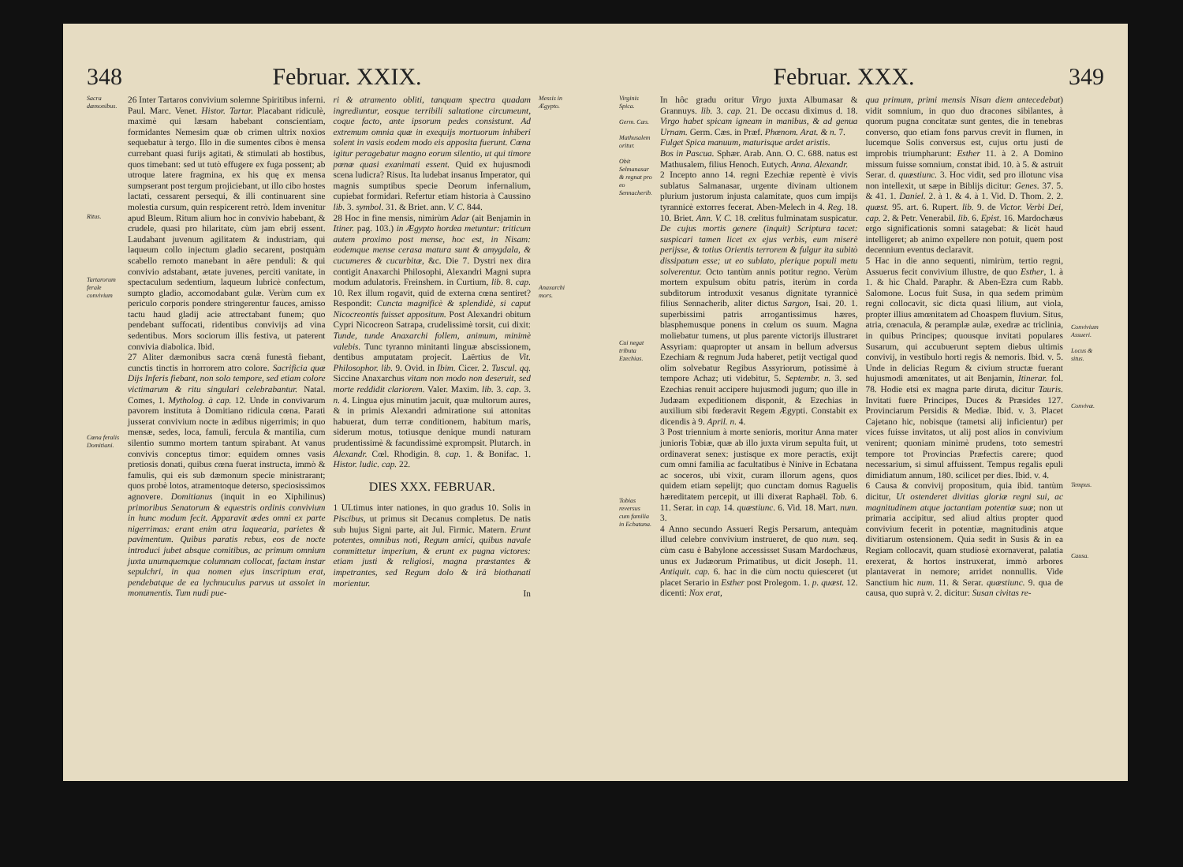348 Februar. XXIX.
Sacra dæmonibus.
Ritus.
Tartarorum ferale convivium
Cœna feralis Domitiani.
26 Inter Tartaros convivium solemne Spiritibus inferni. Paul. Marc. Venet. Histor. Tartar. Placabant ridiculè, maximè qui læsam habebant conscientiam, formidantes Nemesim quæ ob crimen ultrix noxios sequebatur à tergo. Illo in die sumentes cibos è mensa currebant quasi furijs agitati, & stimulati ab hostibus, quos timebant: sed ut tutò effugere ex fuga possent; ab utroque latere fragmina, ex his quę ex mensa sumpserant post tergum projiciebant, ut illo cibo hostes lactati, cessarent persequi, & illi continuarent sine molestia cursum, quin respicerent retrò. Idem invenitur apud Bleum. Ritum alium hoc in convivio habebant, & crudele, quasi pro hilaritate, cùm jam ebrij essent. Laudabant juvenum agilitatem & industriam, qui laqueum collo injectum gladio secarent, postquàm scabello remoto manebant in aëre penduli: & qui convivio adstabant, ætate juvenes, perciti vanitate, in spectaculum sedentium, laqueum lubricè confectum, sumpto gladio, accomodabant gulæ. Verùm cum ex periculo corporis pondere stringerentur fauces, amisso tactu haud gladij acie attrectabant funem; quo pendebant suffocati, ridentibus convivijs ad vina sedentibus. Mors sociorum illis festiva, ut paterent convivia diabolica. Ibid.
27 Aliter dæmonibus sacra cœnâ funestâ fiebant, cunctis tinctis in horrorem atro colore. Sacrificia quæ Dijs Inferis fiebant, non solo tempore, sed etiam colore victimarum & ritu singulari celebrabantur. Natal. Comes, 1. Mytholog. à cap. 12. Unde in convivarum pavorem instituta à Domitiano ridicula cœna. Parati jusserat convivium nocte in ædibus nigerrimis; in quo mensæ, sedes, loca, famuli, fercula & mantilia, cum silentio summo mortem tantum spirabant. At vanus convivis conceptus timor: equidem omnes vasis pretiosis donati, quibus cœna fuerat instructa, immò & famulis, qui eis sub dæmonum specie ministrarant; quos probè lotos, atramentoque deterso, speciosissimos agnovere. Domitianus (inquit in eo Xiphilinus) primoribus Senatorum & equestris ordinis convivium in hunc modum fecit. Apparavit ædes omni ex parte nigerrimas: erant enim atra laquearia, parietes & pavimentum. Quibus paratis rebus, eos de nocte introduci jubet absque comitibus, ac primum omnium juxta unumquemque columnam collocat, factam instar sepulchri, in qua nomen ejus inscriptum erat, pendebatque de ea lychnuculus parvus ut assolet in monumentis. Tum nudi pue-
ri & atramento obliti, tanquam spectra quadam ingrediuntur, eosque terribili saltatione circumeunt, coque facto, ante ipsorum pedes consistunt. Ad extremum omnia quæ in exequijs mortuorum inhiberi solent in vasis eodem modo eis apposita fuerunt. Cœna igitur peragebatur magno eorum silentio, ut qui timore pœnæ quasi exanimati essent. Quid ex hujusmodi scena ludicra? Risus. Ita ludebat insanus Imperator, qui magnis sumptibus specie Deorum infernalium, cupiebat formidari. Refertur etiam historia à Caussino lib. 3. symbol. 31. & Briet. ann. V. C. 844.
28 Hoc in fine mensis, nimirùm Adar (ait Benjamin in Itiner. pag. 103.) in Ægypto hordea metuntur: triticum autem proximo post mense, hoc est, in Nisam: eodemque mense cerasa matura sunt & amygdala, & cucumeres & cucurbitæ, &c. Die 7. Dystri nex dira contigit Anaxarchi Philosophi, Alexandri Magni supra modum adulatoris. Freinshem. in Curtium, lib. 8. cap. 10. Rex illum rogavit, quid de externa cœna sentiret? Respondit: Cuncta magnificè & splendidè, si caput Nicocreontis fuisset appositum. Post Alexandri obitum Cypri Nicocreon Satrapa, crudelissimè torsit, cui dixit: Tunde, tunde Anaxarchi follem, animum, minimè valebis. Tunc tyranno minitanti linguæ abscissionem, dentibus amputatam projecit. Laërtius de Vit. Philosophor. lib. 9. Ovid. in Ibim. Cicer. 2. Tuscul. qq. Siccine Anaxarchus vitam non modo non deseruit, sed morte reddidit clariorem. Valer. Maxim. lib. 3. cap. 3. n. 4. Lingua ejus minutim jacuit, quæ multorum aures, & in primis Alexandri admiratione sui attonitas habuerat, dum terræ conditionem, habitum maris, siderum motus, totiusque denique mundi naturam prudentissimè & facundissimè exprompsit. Plutarch. in Alexandr. Cœl. Rhodigin. 8. cap. 1. & Bonifac. 1. Histor. ludic. cap. 22.
DIES XXX. FEBRUAR.
1 ULtimus inter nationes, in quo gradus 10. Solis in Piscibus, ut primus sit Decanus completus. De natis sub hujus Signi parte, ait Jul. Firmic. Matern. Erunt potentes, omnibus noti, Regum amici, quibus navale committetur imperium, & erunt ex pugna victores: etiam justi & religiosi, magna præstantes & impetrantes, sed Regum dolo & irâ biothanati morientur.
In
Messis in Ægypto.
Anaxarchi mors.
Februar. XXX. 349
Virginis Spica.
Germ. Cæs.
Mathusalem oritur.
Obit Selmanasar & regnat pro eo Sennacherib.
Cui negat tributa Ezechias.
Tobias reversus cum familia in Ecbatana.
In hôc gradu oritur Virgo juxta Albumasar & Grannuys. lib. 3. cap. 21. De occasu diximus d. 18. Virgo habet spicam igneam in manibus, & ad genua Urnam. Germ. Cæs. in Præf. Phœnom. Arat. & n. 7.
Fulget Spica manuum, maturisque ardet aristis.
Bos in Pascua. Sphær. Arab. Ann. O. C. 688. natus est Mathusalem, filius Henoch. Eutych. Anna. Alexandr.
2 Incepto anno 14. regni Ezechiæ repentè è vivis sublatus Salmanasar, urgente divinam ultionem plurium justorum injusta calamitate, quos cum impijs tyrannicè extorres fecerat. Aben-Melech in 4. Reg. 18. 10. Briet. Ann. V. C. 18. cœlitus fulminatam suspicatur. De cujus mortis genere (inquit) Scriptura tacet: suspicari tamen licet ex ejus verbis, eum miserè perijsse, & totius Orientis terrorem & fulgur ita subitò dissipatum esse; ut eo sublato, plerique populi metu solverentur. Octo tantùm annis potitur regno. Verùm mortem expulsum obitu patris, iterùm in corda subditorum introduxit vesanus dignitate tyrannicè filius Sennacherib, aliter dictus Sargon, Isai. 20. 1. superbissimi patris arrogantissimus hæres, blasphemusque ponens in cœlum os suum. Magna moliebatur tumens, ut plus parente victorijs illustraret Assyriam: quapropter ut ansam in bellum adversus Ezechiam & regnum Juda haberet, petijt vectigal quod olim solvebatur Regibus Assyriorum, potissimè à tempore Achaz; uti videbitur, 5. Septembr. n. 3. sed Ezechias renuit accipere hujusmodi jugum; quo ille in Judæam expeditionem disponit, & Ezechias in auxilium sibi fœderavit Regem Ægypti. Constabit ex dicendis à 9. April. n. 4.
3 Post triennium à morte senioris, moritur Anna mater junioris Tobiæ, quæ ab illo juxta virum sepulta fuit, ut ordinaverat senex: justisque ex more peractis, exijt cum omni familia ac facultatibus è Ninive in Ecbatana ac soceros, ubi vixit, curam illorum agens, quos quidem etiam sepelijt; quo cunctam domus Raguelis hæreditatem percepit, ut illi dixerat Raphaël. Tob. 6. 11. Serar. in cap. 14. quæstiunc. 6. Vid. 18. Mart. num. 3.
4 Anno secundo Assueri Regis Persarum, antequàm illud celebre convivium instrueret, de quo num. seq. cùm casu è Babylone accessisset Susam Mardochæus, unus ex Judæorum Primatibus, ut dicit Joseph. 11. Antiquit. cap. 6. hac in die cùm noctu quiesceret (ut placet Serario in Esther post Prolegom. 1. p. quæst. 12. dicenti: Nox erat,
qua primum, primi mensis Nisan diem antecedebat) vidit somnium, in quo duo dracones sibilantes, à quorum pugna concitatæ sunt gentes, die in tenebras converso, quo etiam fons parvus crevit in flumen, in lucemque Solis conversus est, cujus ortu justi de improbis triumpharunt: Esther 11. à 2. A Domino missum fuisse somnium, constat ibid. 10. à 5. & astruit Serar. d. quæstiunc. 3. Hoc vidit, sed pro illotunc visa non intellexit, ut sæpe in Biblijs dicitur: Genes. 37. 5. & 41. 1. Daniel. 2. à 1. & 4. à 1. Vid. D. Thom. 2. 2. quæst. 95. art. 6. Rupert. lib. 9. de Victor. Verbi Dei, cap. 2. & Petr. Venerabil. lib. 6. Epist. 16. Mardochæus ergo significationis somni satagebat: & licèt haud intelligeret; ab animo expellere non potuit, quem post decennium eventus declaravit.
5 Hac in die anno sequenti, nimirùm, tertio regni, Assuerus fecit convivium illustre, de quo Esther, 1. à 1. & hìc Chald. Paraphr. & Aben-Ezra cum Rabb. Salomone. Locus fuit Susa, in qua sedem primùm regni collocavit, sic dicta quasi lilium, aut viola, propter illius amœnitatem ad Choaspem fluvium. Situs, atria, cœnacula, & peramplæ aulæ, exedræ ac triclinia, in quibus Principes; quousque invitati populares Susarum, qui accubuerunt septem diebus ultimis convivij, in vestibulo horti regis & nemoris. Ibid. v. 5. Unde in delicias Regum & civium structæ fuerant hujusmodi amœnitates, ut ait Benjamin, Itinerar. fol. 78. Hodie etsi ex magna parte diruta, dicitur Tauris. Invitati fuere Principes, Duces & Præsides 127. Provinciarum Persidis & Mediæ. Ibid. v. 3. Placet Cajetano hic, nobisque (tametsi alij inficientur) per vices fuisse invitatos, ut alij post alios in convivium venirent; quoniam minimè prudens, toto semestri tempore tot Provincias Præfectis carere; quod necessarium, si simul affuissent. Tempus regalis epuli dimidiatum annum, 180. scilicet per dies. Ibid. v. 4.
6 Causa & convivij propositum, quia ibid. tantùm dicitur, Ut ostenderet divitias gloriæ regni sui, ac magnitudinem atque jactantiam potentiæ suæ; non ut primaria accipitur, sed aliud altius propter quod convivium fecerit in potentiæ, magnitudinis atque divitiarum ostensionem. Quia sedit in Susis & in ea Regiam collocavit, quam studiosè exornaverat, palatia erexerat, & hortos instruxerat, immò arbores plantaverat in nemore; arridet nonnullis. Vide Sanctium hìc num. 11. & Serar. quæstiunc. 9. qua de causa, quo suprà v. 2. dicitur: Susan civitas re-
Convivium Assueri.
Locus & situs.
Convivæ.
Tempus.
Causa.